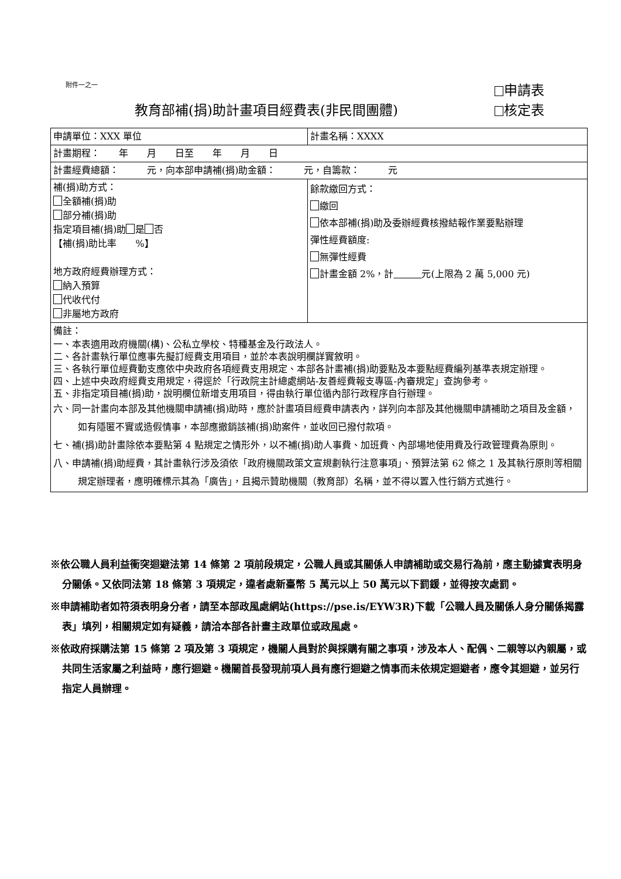附件一之一
申請表
教育部補(捐)助計畫項目經費表(非民間團體) 核定表
| 申請單位：XXX 單位 | 計畫名稱：XXXX |
| 計畫期程： 年 月 日至 年 月 日 | |
| 計畫經費總額： 元，向本部申請補(捐)助金額： 元，自籌款： 元 | |
| 補(捐)助方式： 全額補(捐)助 部分補(捐)助 指定項目補(捐)助 是 否 【補(捐)助比率 %】 地方政府經費辦理方式： 納入預算 代收代付 非屬地方政府 | 餘款繳回方式： 繳回 依本部補(捐)助及委辦經費核撥結報作業要點辦理 彈性經費額度: 無彈性經費 計畫金額 2%，計 元(上限為 2 萬 5,000 元) |
| 備註： 一、本表適用政府機關(構)、公私立學校、特種基金及行政法人。 二、各計畫執行單位應事先擬訂經費支用項目，並於本表說明欄詳實敘明。 三、各執行單位經費動支應依中央政府各項經費支用規定、本部各計畫補(捐)助要點及本要點經費編列基準表規定辦理。 四、上述中央政府經費支用規定，得逕於「行政院主計總處網站-友善經費報支專區-內審規定」查詢參考。 五、非指定項目補(捐)助，說明欄位新增支用項目，得由執行單位循內部行政程序自行辦理。 六、同一計畫向本部及其他機關申請補(捐)助時，應於計畫項目經費申請表內，詳列向本部及其他機關申請補助之項目及金額，如有隱匿不實或造假情事，本部應撤銷該補(捐)助案件，並收回已撥付款項。 七、補(捐)助計畫除依本要點第 4 點規定之情形外，以不補(捐)助人事費、加班費、內部場地使用費及行政管理費為原則。 八、申請補(捐)助經費，其計畫執行涉及須依「政府機關政策文宣規劃執行注意事項」、預算法第 62 條之 1 及其執行原則等相關規定辦理者，應明確標示其為「廣告」，且揭示贊助機關（教育部）名稱，並不得以置入性行銷方式進行。 | |
※依公職人員利益衝突迴避法第 14 條第 2 項前段規定，公職人員或其關係人申請補助或交易行為前，應主動據實表明身分關係。又依同法第 18 條第 3 項規定，違者處新臺幣 5 萬元以上 50 萬元以下罰鍰，並得按次處罰。
※申請補助者如符須表明身分者，請至本部政風處網站(https://pse.is/EYW3R)下載「公職人員及關係人身分關係揭露表」填列，相關規定如有疑義，請洽本部各計畫主政單位或政風處。
※依政府採購法第 15 條第 2 項及第 3 項規定，機關人員對於與採購有關之事項，涉及本人、配偶、二親等以內親屬，或共同生活家屬之利益時，應行迴避。機關首長發現前項人員有應行迴避之情事而未依規定迴避者，應令其迴避，並另行指定人員辦理。